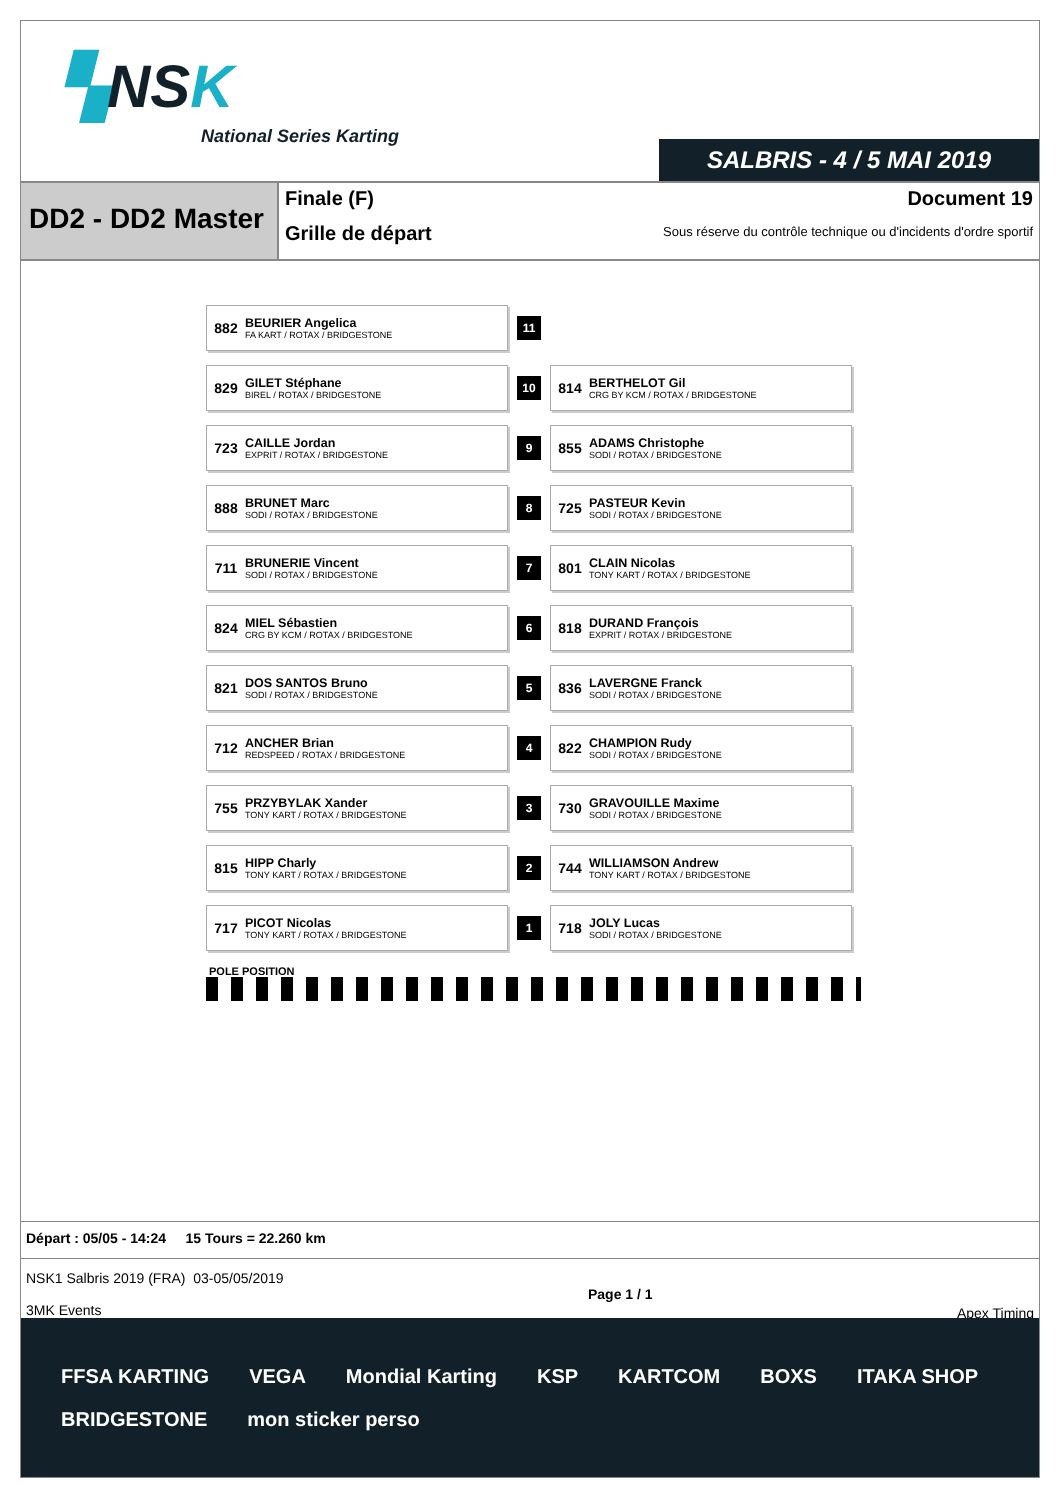▚NSK
National Series Karting
SALBRIS - 4 / 5 MAI 2019
DD2 - DD2 Master
Finale (F)
Grille de départ
Document 19
Sous réserve du contrôle technique ou d'incidents d'ordre sportif
| 882 BEURIER Angelica FA KART / ROTAX / BRIDGESTONE | 11 | |
| 829 GILET Stéphane BIREL / ROTAX / BRIDGESTONE | 10 | 814 BERTHELOT Gil CRG BY KCM / ROTAX / BRIDGESTONE |
| 723 CAILLE Jordan EXPRIT / ROTAX / BRIDGESTONE | 9 | 855 ADAMS Christophe SODI / ROTAX / BRIDGESTONE |
| 888 BRUNET Marc SODI / ROTAX / BRIDGESTONE | 8 | 725 PASTEUR Kevin SODI / ROTAX / BRIDGESTONE |
| 711 BRUNERIE Vincent SODI / ROTAX / BRIDGESTONE | 7 | 801 CLAIN Nicolas TONY KART / ROTAX / BRIDGESTONE |
| 824 MIEL Sébastien CRG BY KCM / ROTAX / BRIDGESTONE | 6 | 818 DURAND François EXPRIT / ROTAX / BRIDGESTONE |
| 821 DOS SANTOS Bruno SODI / ROTAX / BRIDGESTONE | 5 | 836 LAVERGNE Franck SODI / ROTAX / BRIDGESTONE |
| 712 ANCHER Brian REDSPEED / ROTAX / BRIDGESTONE | 4 | 822 CHAMPION Rudy SODI / ROTAX / BRIDGESTONE |
| 755 PRZYBYLAK Xander TONY KART / ROTAX / BRIDGESTONE | 3 | 730 GRAVOUILLE Maxime SODI / ROTAX / BRIDGESTONE |
| 815 HIPP Charly TONY KART / ROTAX / BRIDGESTONE | 2 | 744 WILLIAMSON Andrew TONY KART / ROTAX / BRIDGESTONE |
| 717 PICOT Nicolas TONY KART / ROTAX / BRIDGESTONE | 1 | 718 JOLY Lucas SODI / ROTAX / BRIDGESTONE |
POLE POSITION
Départ : 05/05 - 14:24 15 Tours = 22.260 km
NSK1 Salbris 2019 (FRA) 03-05/05/2019
3MK Events
Page 1 / 1 Apex Timing
FFSA KARTING VEGA Mondial Karting KSP KARTCOM BOXS ITAKA SHOP BRIDGESTONE mon sticker perso